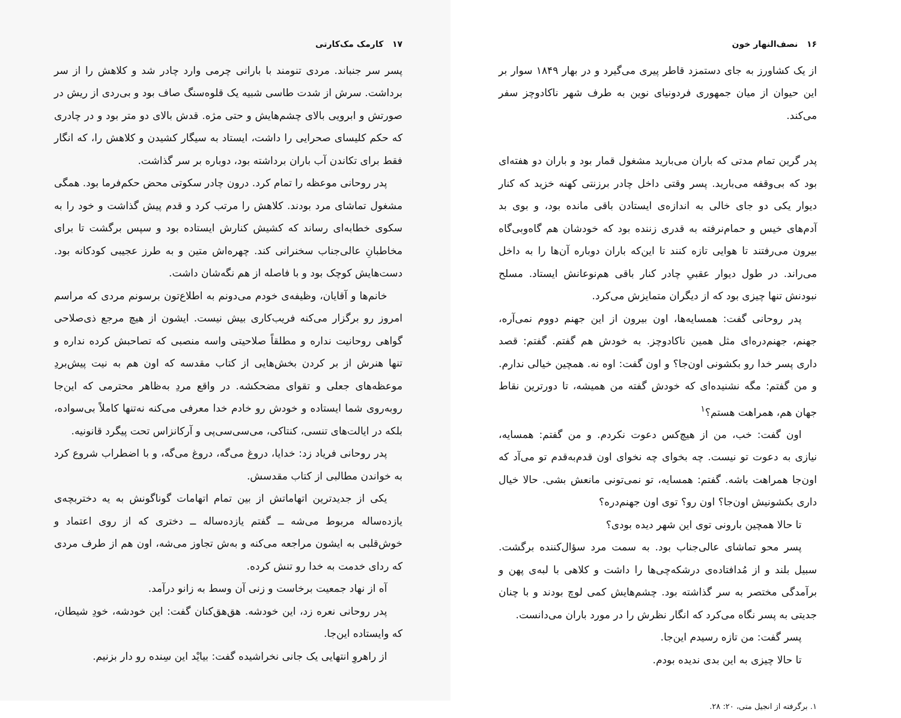۱۶ نصف‌النهار خون
از یک کشاورز به جای دستمزد قاطر پیری می‌گیرد و در بهار ۱۸۴۹ سوار بر این حیوان از میان جمهوری فردونیای نوین به طرف شهر ناکادوچز سفر می‌کند.
پدر گرین تمام مدتی که باران می‌بارید مشغول قمار بود و باران دو هفته‌ای بود که بی‌وقفه می‌بارید. پسر وقتی داخل چادر برزنتی کهنه خزید که کنار دیوار یکی دو جای خالی به اندازه‌ی ایستادن باقی مانده بود، و بوی بد آدم‌های خیس و حمام‌نرفته به قدری زننده بود که خودشان هم گاه‌وبی‌گاه بیرون می‌رفتند تا هوایی تازه کنند تا این‌که باران دوباره آن‌ها را به داخل می‌راند. در طول دیوار عقبیِ چادر کنار باقی هم‌نوعانش ایستاد. مسلح نبودنش تنها چیزی بود که از دیگران متمایزش می‌کرد.
پدر روحانی گفت: همسایه‌ها، اون بیرون از این جهنم دووم نمی‌آره، جهنم، جهنم‌دره‌ای مثل همین ناکادوچز. به خودش هم گفتم. گفتم: قصد داری پسر خدا رو بکشونی اون‌جا؟ و اون گفت: اوه نه. همچین خیالی ندارم. و من گفتم: مگه نشنیده‌ای که خودش گفته من همیشه، تا دورترین نقاط جهان هم، همراهت هستم؟<sup>۱</sup>
اون گفت: خب، من از هیچ‌کس دعوت نکردم. و من گفتم: همسایه، نیازی به دعوت تو نیست. چه بخوای چه نخوای اون قدم‌به‌قدم تو می‌آد که اون‌جا همراهت باشه. گفتم: همسایه، تو نمی‌تونی مانعش بشی. حالا خیال داری بکشونیش اون‌جا؟ اون رو؟ توی اون جهنم‌دره؟
تا حالا همچین بارونی توی این شهر دیده بودی؟
پسر محو تماشای عالی‌جناب بود. به سمت مرد سؤال‌کننده برگشت. سبیل بلند و از مُدافتاده‌ی درشکه‌چی‌ها را داشت و کلاهی با لبه‌ی پهن و برآمدگی مختصر به سر گذاشته بود. چشم‌هایش کمی لوچ بودند و با چنان جدیتی به پسر نگاه می‌کرد که انگار نظرش را در مورد باران می‌دانست.
پسر گفت: من تازه رسیدم این‌جا.
تا حالا چیزی به این بدی ندیده بودم.
۱. برگرفته از انجیل متی، ۲۰: ۲۸.
۱۷ کارمک مک‌کارتی
پسر سر جنباند. مردی تنومند با بارانی چرمی وارد چادر شد و کلاهش را از سر برداشت. سرش از شدت طاسی شبیه یک قلوه‌سنگ صاف بود و بی‌ردی از ریش در صورتش و ابرویی بالای چشم‌هایش و حتی مژه. قدش بالای دو متر بود و در چادری که حکم کلیسای صحرایی را داشت، ایستاد به سیگار کشیدن و کلاهش را، که انگار فقط برای تکاندن آب باران برداشته بود، دوباره بر سر گذاشت.
پدر روحانی موعظه را تمام کرد. درون چادر سکوتی محض حکم‌فرما بود. همگی مشغول تماشای مرد بودند. کلاهش را مرتب کرد و قدم پیش گذاشت و خود را به سکوی خطابه‌ای رساند که کشیش کنارش ایستاده بود و سپس برگشت تا برای مخاطبانِ عالی‌جناب سخنرانی کند. چهره‌اش متین و به طرز عجیبی کودکانه بود. دست‌هایش کوچک بود و با فاصله از هم نگه‌شان داشت.
خانم‌ها و آقایان، وظیفه‌ی خودم می‌دونم به اطلاع‌تون برسونم مردی که مراسم امروز رو برگزار می‌کنه فریب‌کاری بیش نیست. ایشون از هیچ مرجع ذی‌صلاحی گواهی روحانیت نداره و مطلقاً صلاحیتی واسه منصبی که تصاحبش کرده نداره و تنها هنرش از بر کردن بخش‌هایی از کتاب مقدسه که اون هم به نیت پیش‌بردِ موعظه‌های جعلی و تقوای مضحکشه. در واقع مردِ به‌ظاهر محترمی که این‌جا روبه‌روی شما ایستاده و خودش رو خادم خدا معرفی می‌کنه نه‌تنها کاملاً بی‌سواده، بلکه در ایالت‌های تنسی، کنتاکی، می‌سی‌سی‌پی و آرکانزاس تحت پیگرد قانونیه.
پدر روحانی فریاد زد: خدایا، دروغ می‌گه، دروغ می‌گه، و با اضطراب شروع کرد به خواندن مطالبی از کتاب مقدسش.
یکی از جدیدترین اتهاماتش از بین تمام اتهامات گوناگونش به یه دختربچه‌ی یازده‌ساله مربوط می‌شه ــ گفتم یازده‌ساله ــ دختری که از روی اعتماد و خوش‌قلبی به ایشون مراجعه می‌کنه و به‌ش تجاوز می‌شه، اون هم از طرف مردی که ردای خدمت به خدا رو تنش کرده.
آه از نهاد جمعیت برخاست و زنی آن وسط به زانو درآمد.
پدر روحانی نعره زد، این خودشه. هق‌هق‌کنان گفت: این خودشه، خودِ شیطان، که وایستاده این‌جا.
از راهروِ انتهایی یک جانی نخراشیده گفت: بیایْد این سِنده رو دار بزنیم.